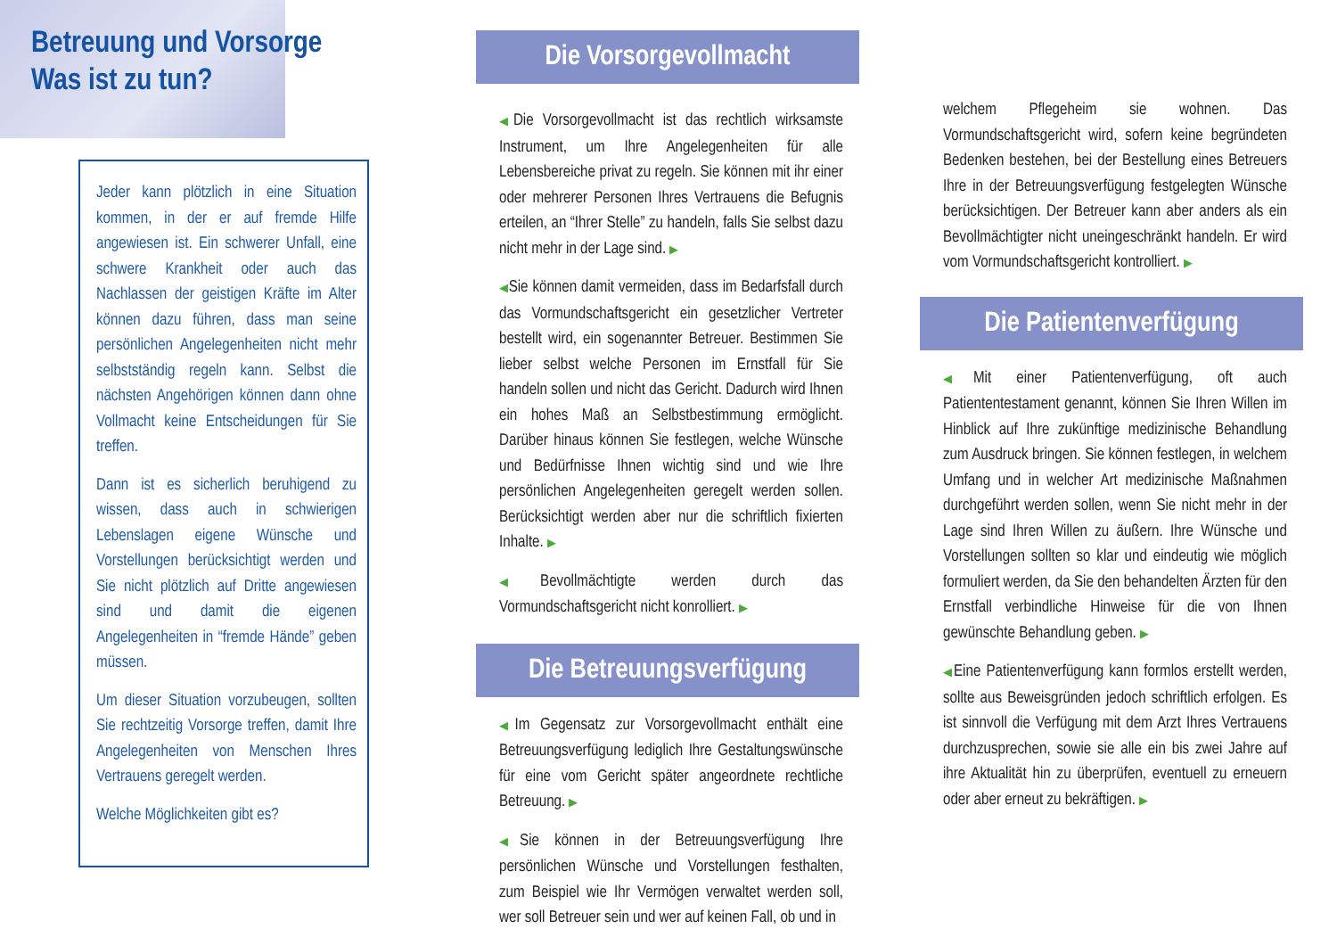Betreuung und Vorsorge
Was ist zu tun?
Jeder kann plötzlich in eine Situation kommen, in der er auf fremde Hilfe angewiesen ist. Ein schwerer Unfall, eine schwere Krankheit oder auch das Nachlassen der geistigen Kräfte im Alter können dazu führen, dass man seine persönlichen Angelegenheiten nicht mehr selbstständig regeln kann. Selbst die nächsten Angehörigen können dann ohne Vollmacht keine Entscheidungen für Sie treffen.
Dann ist es sicherlich beruhigend zu wissen, dass auch in schwierigen Lebenslagen eigene Wünsche und Vorstellungen berücksichtigt werden und Sie nicht plötzlich auf Dritte angewiesen sind und damit die eigenen Angelegenheiten in “fremde Hände” geben müssen.
Um dieser Situation vorzubeugen, sollten Sie rechtzeitig Vorsorge treffen, damit Ihre Angelegenheiten von Menschen Ihres Vertrauens geregelt werden.
Welche Möglichkeiten gibt es?
Die Vorsorgevollmacht
◀Die Vorsorgevollmacht ist das rechtlich wirksamste Instrument, um Ihre Angelegenheiten für alle Lebensbereiche privat zu regeln. Sie können mit ihr einer oder mehrerer Personen Ihres Vertrauens die Befugnis erteilen, an “Ihrer Stelle” zu handeln, falls Sie selbst dazu nicht mehr in der Lage sind. ▶
◀Sie können damit vermeiden, dass im Bedarfsfall durch das Vormundschaftsgericht ein gesetzlicher Vertreter bestellt wird, ein sogenannter Betreuer. Bestimmen Sie lieber selbst welche Personen im Ernstfall für Sie handeln sollen und nicht das Gericht. Dadurch wird Ihnen ein hohes Maß an Selbstbestimmung ermöglicht. Darüber hinaus können Sie festlegen, welche Wünsche und Bedürfnisse Ihnen wichtig sind und wie Ihre persönlichen Angelegenheiten geregelt werden sollen. Berücksichtigt werden aber nur die schriftlich fixierten Inhalte. ▶
◀Bevollmächtigte werden durch das Vormundschaftsgericht nicht konrolliert. ▶
Die Betreuungsverfügung
◀Im Gegensatz zur Vorsorgevollmacht enthält eine Betreuungsverfügung lediglich Ihre Gestaltungswünsche für eine vom Gericht später angeordnete rechtliche Betreuung. ▶
◀Sie können in der Betreuungsverfügung Ihre persönlichen Wünsche und Vorstellungen festhalten, zum Beispiel wie Ihr Vermögen verwaltet werden soll, wer soll Betreuer sein und wer auf keinen Fall, ob und in
welchem Pflegeheim sie wohnen. Das Vormundschaftsgericht wird, sofern keine begründeten Bedenken bestehen, bei der Bestellung eines Betreuers Ihre in der Betreuungsverfügung festgelegten Wünsche berücksichtigen. Der Betreuer kann aber anders als ein Bevollmächtigter nicht uneingeschränkt handeln. Er wird vom Vormundschaftsgericht kontrolliert. ▶
Die Patientenverfügung
◀Mit einer Patientenverfügung, oft auch Patiententestament genannt, können Sie Ihren Willen im Hinblick auf Ihre zukünftige medizinische Behandlung zum Ausdruck bringen. Sie können festlegen, in welchem Umfang und in welcher Art medizinische Maßnahmen durchgeführt werden sollen, wenn Sie nicht mehr in der Lage sind Ihren Willen zu äußern. Ihre Wünsche und Vorstellungen sollten so klar und eindeutig wie möglich formuliert werden, da Sie den behandelten Ärzten für den Ernstfall verbindliche Hinweise für die von Ihnen gewünschte Behandlung geben. ▶
◀Eine Patientenverfügung kann formlos erstellt werden, sollte aus Beweisgründen jedoch schriftlich erfolgen. Es ist sinnvoll die Verfügung mit dem Arzt Ihres Vertrauens durchzusprechen, sowie sie alle ein bis zwei Jahre auf ihre Aktualität hin zu überprüfen, eventuell zu erneuern oder aber erneut zu bekräftigen. ▶